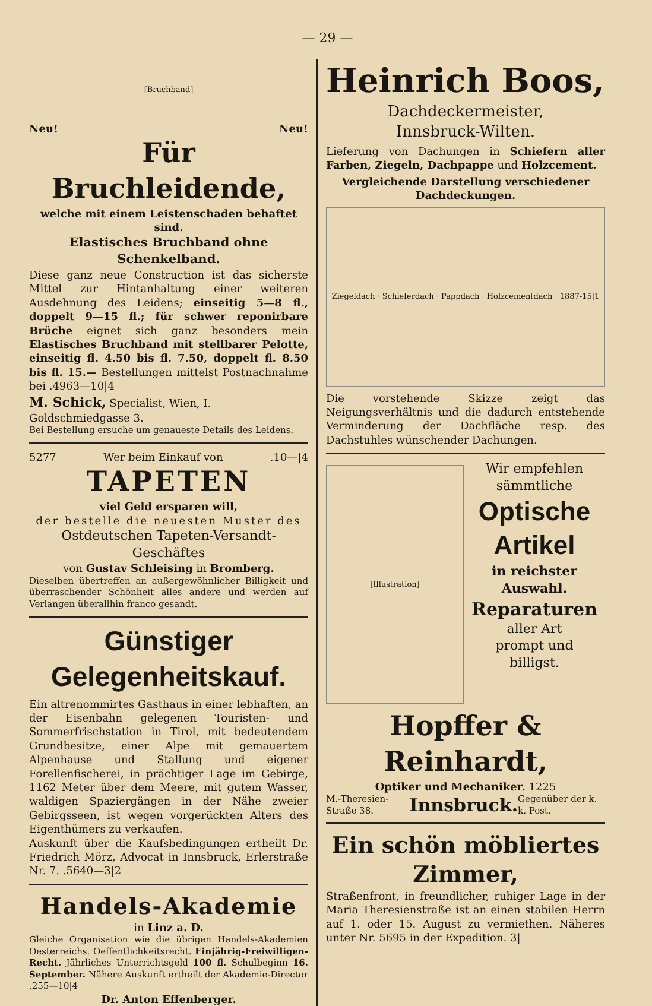— 29 —
[Bruchband]
Neu! Neu!
Für Bruchleidende,
welche mit einem Leistenschaden behaftet sind.
Elastisches Bruchband ohne Schenkelband.
Diese ganz neue Construction ist das sicherste Mittel zur Hintanhaltung einer weiteren Ausdehnung des Leidens; einseitig 5—8 fl., doppelt 9—15 fl.; für schwer reponirbare Brüche eignet sich ganz besonders mein Elastisches Bruchband mit stellbarer Pelotte, einseitig fl. 4.50 bis fl. 7.50, doppelt fl. 8.50 bis fl. 15.— Bestellungen mittelst Postnachnahme bei .4963—10|4
M. Schick, Specialist, Wien, I. Goldschmiedgasse 3.
Bei Bestellung ersuche um genaueste Details des Leidens.
5277 Wer beim Einkauf von .10—|4
TAPETEN
viel Geld ersparen will,
der bestelle die neuesten Muster des
Ostdeutschen Tapeten-Versandt-Geschäftes
von Gustav Schleising in Bromberg.
Dieselben übertreffen an außergewöhnlicher Billigkeit und überraschender Schönheit alles andere und werden auf Verlangen überallhin franco gesandt.
Günstiger Gelegenheitskauf.
Ein altrenommirtes Gasthaus in einer lebhaften, an der Eisenbahn gelegenen Touristen- und Sommerfrischstation in Tirol, mit bedeutendem Grundbesitze, einer Alpe mit gemauertem Alpenhause und Stallung und eigener Forellenfischerei, in prächtiger Lage im Gebirge, 1162 Meter über dem Meere, mit gutem Wasser, waldigen Spaziergängen in der Nähe zweier Gebirgsseen, ist wegen vorgerückten Alters des Eigenthümers zu verkaufen.
Auskunft über die Kaufsbedingungen ertheilt Dr. Friedrich Mörz, Advocat in Innsbruck, Erlerstraße Nr. 7. .5640—3|2
Handels-Akademie
in Linz a. D.
Gleiche Organisation wie die übrigen Handels-Akademien Oesterreichs. Oeffentlichkeitsrecht. Einjährig-Freiwilligen-Recht. Jährliches Unterrichtsgeld 100 fl. Schulbeginn 16. September. Nähere Auskunft ertheilt der Akademie-Director .255—10|4
Dr. Anton Effenberger.
Heinrich Boos,
Dachdeckermeister,
Innsbruck-Wilten.
Lieferung von Dachungen in Schiefern aller Farben, Ziegeln, Dachpappe und Holzcement.
Vergleichende Darstellung verschiedener Dachdeckungen.
Ziegeldach · Schieferdach · Pappdach · Holzcementdach 1887-15|1
Die vorstehende Skizze zeigt das Neigungsverhältnis und die dadurch entstehende Verminderung der Dachfläche resp. des Dachstuhles wünschender Dachungen.
[Illustration]
Wir empfehlen
sämmtliche
Optische Artikel
in reichster Auswahl.
Reparaturen
aller Art
prompt und
billigst.
Hopffer & Reinhardt,
Optiker und Mechaniker. 1225
M.-Theresien-Straße 38. Innsbruck. Gegenüber der k. k. Post.
Ein schön möbliertes Zimmer,
Straßenfront, in freundlicher, ruhiger Lage in der Maria Theresienstraße ist an einen stabilen Herrn auf 1. oder 15. August zu vermiethen. Näheres unter Nr. 5695 in der Expedition. 3|